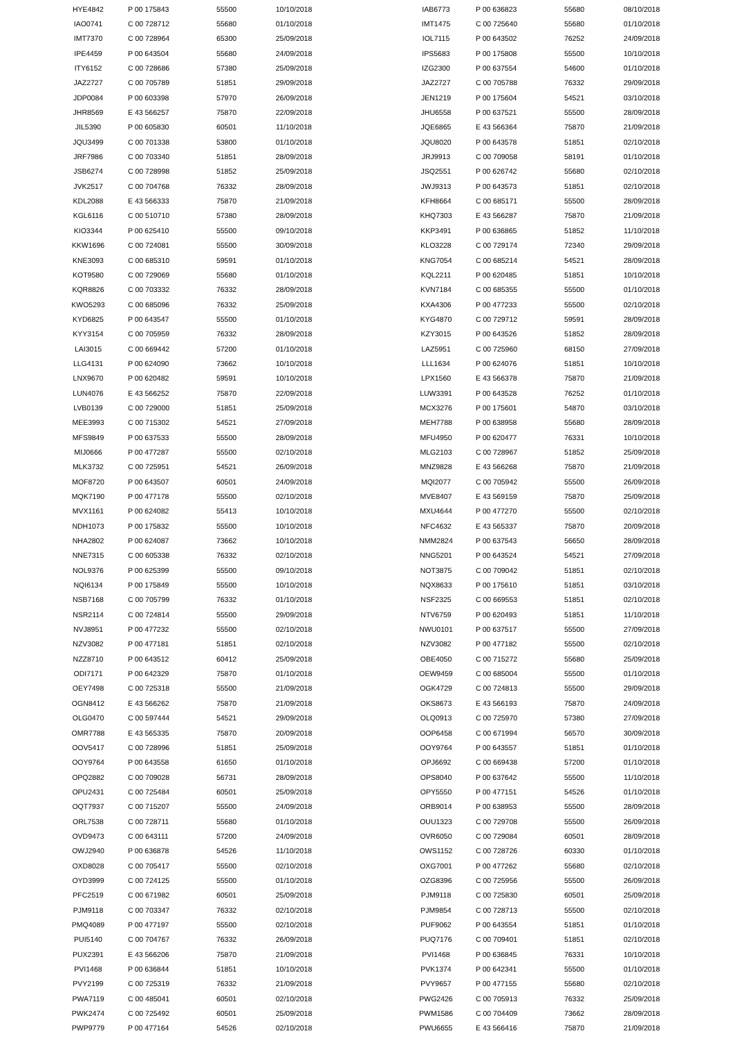| HYE4842 | P 00 175843 | 55500 | 10/10/2018 | | IAB6773 | P 00 636823 | 55680 | 08/10/2018 |
| IAO0741 | C 00 728712 | 55680 | 01/10/2018 | | IMT1475 | C 00 725640 | 55680 | 01/10/2018 |
| IMT7370 | C 00 728964 | 65300 | 25/09/2018 | | IOL7115 | P 00 643502 | 76252 | 24/09/2018 |
| IPE4459 | P 00 643504 | 55680 | 24/09/2018 | | IPS5683 | P 00 175808 | 55500 | 10/10/2018 |
| ITY6152 | C 00 728686 | 57380 | 25/09/2018 | | IZG2300 | P 00 637554 | 54600 | 01/10/2018 |
| JAZ2727 | C 00 705789 | 51851 | 29/09/2018 | | JAZ2727 | C 00 705788 | 76332 | 29/09/2018 |
| JDP0084 | P 00 603398 | 57970 | 26/09/2018 | | JEN1219 | P 00 175604 | 54521 | 03/10/2018 |
| JHR8569 | E 43 566257 | 75870 | 22/09/2018 | | JHU6558 | P 00 637521 | 55500 | 28/09/2018 |
| JIL5390 | P 00 605830 | 60501 | 11/10/2018 | | JQE6865 | E 43 566364 | 75870 | 21/09/2018 |
| JQU3499 | C 00 701338 | 53800 | 01/10/2018 | | JQU8020 | P 00 643578 | 51851 | 02/10/2018 |
| JRF7986 | C 00 703340 | 51851 | 28/09/2018 | | JRJ9913 | C 00 709058 | 58191 | 01/10/2018 |
| JSB6274 | C 00 728998 | 51852 | 25/09/2018 | | JSQ2551 | P 00 626742 | 55680 | 02/10/2018 |
| JVK2517 | C 00 704768 | 76332 | 28/09/2018 | | JWJ9313 | P 00 643573 | 51851 | 02/10/2018 |
| KDL2088 | E 43 566333 | 75870 | 21/09/2018 | | KFH8664 | C 00 685171 | 55500 | 28/09/2018 |
| KGL6116 | C 00 510710 | 57380 | 28/09/2018 | | KHQ7303 | E 43 566287 | 75870 | 21/09/2018 |
| KIO3344 | P 00 625410 | 55500 | 09/10/2018 | | KKP3491 | P 00 636865 | 51852 | 11/10/2018 |
| KKW1696 | C 00 724081 | 55500 | 30/09/2018 | | KLO3228 | C 00 729174 | 72340 | 29/09/2018 |
| KNE3093 | C 00 685310 | 59591 | 01/10/2018 | | KNG7054 | C 00 685214 | 54521 | 28/09/2018 |
| KOT9580 | C 00 729069 | 55680 | 01/10/2018 | | KQL2211 | P 00 620485 | 51851 | 10/10/2018 |
| KQR8826 | C 00 703332 | 76332 | 28/09/2018 | | KVN7184 | C 00 685355 | 55500 | 01/10/2018 |
| KWO5293 | C 00 685096 | 76332 | 25/09/2018 | | KXA4306 | P 00 477233 | 55500 | 02/10/2018 |
| KYD6825 | P 00 643547 | 55500 | 01/10/2018 | | KYG4870 | C 00 729712 | 59591 | 28/09/2018 |
| KYY3154 | C 00 705959 | 76332 | 28/09/2018 | | KZY3015 | P 00 643526 | 51852 | 28/09/2018 |
| LAI3015 | C 00 669442 | 57200 | 01/10/2018 | | LAZ5951 | C 00 725960 | 68150 | 27/09/2018 |
| LLG4131 | P 00 624090 | 73662 | 10/10/2018 | | LLL1634 | P 00 624076 | 51851 | 10/10/2018 |
| LNX9670 | P 00 620482 | 59591 | 10/10/2018 | | LPX1560 | E 43 566378 | 75870 | 21/09/2018 |
| LUN4076 | E 43 566252 | 75870 | 22/09/2018 | | LUW3391 | P 00 643528 | 76252 | 01/10/2018 |
| LVB0139 | C 00 729000 | 51851 | 25/09/2018 | | MCX3276 | P 00 175601 | 54870 | 03/10/2018 |
| MEE3993 | C 00 715302 | 54521 | 27/09/2018 | | MEH7788 | P 00 638958 | 55680 | 28/09/2018 |
| MFS9849 | P 00 637533 | 55500 | 28/09/2018 | | MFU4950 | P 00 620477 | 76331 | 10/10/2018 |
| MIJ0666 | P 00 477287 | 55500 | 02/10/2018 | | MLG2103 | C 00 728967 | 51852 | 25/09/2018 |
| MLK3732 | C 00 725951 | 54521 | 26/09/2018 | | MNZ9828 | E 43 566268 | 75870 | 21/09/2018 |
| MOF8720 | P 00 643507 | 60501 | 24/09/2018 | | MQI2077 | C 00 705942 | 55500 | 26/09/2018 |
| MQK7190 | P 00 477178 | 55500 | 02/10/2018 | | MVE8407 | E 43 569159 | 75870 | 25/09/2018 |
| MVX1161 | P 00 624082 | 55413 | 10/10/2018 | | MXU4644 | P 00 477270 | 55500 | 02/10/2018 |
| NDH1073 | P 00 175832 | 55500 | 10/10/2018 | | NFC4632 | E 43 565337 | 75870 | 20/09/2018 |
| NHA2802 | P 00 624087 | 73662 | 10/10/2018 | | NMM2824 | P 00 637543 | 56650 | 28/09/2018 |
| NNE7315 | C 00 605338 | 76332 | 02/10/2018 | | NNG5201 | P 00 643524 | 54521 | 27/09/2018 |
| NOL9376 | P 00 625399 | 55500 | 09/10/2018 | | NOT3875 | C 00 709042 | 51851 | 02/10/2018 |
| NQI6134 | P 00 175849 | 55500 | 10/10/2018 | | NQX8633 | P 00 175610 | 51851 | 03/10/2018 |
| NSB7168 | C 00 705799 | 76332 | 01/10/2018 | | NSF2325 | C 00 669553 | 51851 | 02/10/2018 |
| NSR2114 | C 00 724814 | 55500 | 29/09/2018 | | NTV6759 | P 00 620493 | 51851 | 11/10/2018 |
| NVJ8951 | P 00 477232 | 55500 | 02/10/2018 | | NWU0101 | P 00 637517 | 55500 | 27/09/2018 |
| NZV3082 | P 00 477181 | 51851 | 02/10/2018 | | NZV3082 | P 00 477182 | 55500 | 02/10/2018 |
| NZZ8710 | P 00 643512 | 60412 | 25/09/2018 | | OBE4050 | C 00 715272 | 55680 | 25/09/2018 |
| ODI7171 | P 00 642329 | 75870 | 01/10/2018 | | OEW9459 | C 00 685004 | 55500 | 01/10/2018 |
| OEY7498 | C 00 725318 | 55500 | 21/09/2018 | | OGK4729 | C 00 724813 | 55500 | 29/09/2018 |
| OGN8412 | E 43 566262 | 75870 | 21/09/2018 | | OKS8673 | E 43 566193 | 75870 | 24/09/2018 |
| OLG0470 | C 00 597444 | 54521 | 29/09/2018 | | OLQ0913 | C 00 725970 | 57380 | 27/09/2018 |
| OMR7788 | E 43 565335 | 75870 | 20/09/2018 | | OOP6458 | C 00 671994 | 56570 | 30/09/2018 |
| OOV5417 | C 00 728996 | 51851 | 25/09/2018 | | OOY9764 | P 00 643557 | 51851 | 01/10/2018 |
| OOY9764 | P 00 643558 | 61650 | 01/10/2018 | | OPJ6692 | C 00 669438 | 57200 | 01/10/2018 |
| OPQ2882 | C 00 709028 | 56731 | 28/09/2018 | | OPS8040 | P 00 637642 | 55500 | 11/10/2018 |
| OPU2431 | C 00 725484 | 60501 | 25/09/2018 | | OPY5550 | P 00 477151 | 54526 | 01/10/2018 |
| OQT7937 | C 00 715207 | 55500 | 24/09/2018 | | ORB9014 | P 00 638953 | 55500 | 28/09/2018 |
| ORL7538 | C 00 728711 | 55680 | 01/10/2018 | | OUU1323 | C 00 729708 | 55500 | 26/09/2018 |
| OVD9473 | C 00 643111 | 57200 | 24/09/2018 | | OVR6050 | C 00 729084 | 60501 | 28/09/2018 |
| OWJ2940 | P 00 636878 | 54526 | 11/10/2018 | | OWS1152 | C 00 728726 | 60330 | 01/10/2018 |
| OXD8028 | C 00 705417 | 55500 | 02/10/2018 | | OXG7001 | P 00 477262 | 55680 | 02/10/2018 |
| OYD3999 | C 00 724125 | 55500 | 01/10/2018 | | OZG8396 | C 00 725956 | 55500 | 26/09/2018 |
| PFC2519 | C 00 671982 | 60501 | 25/09/2018 | | PJM9118 | C 00 725830 | 60501 | 25/09/2018 |
| PJM9118 | C 00 703347 | 76332 | 02/10/2018 | | PJM9854 | C 00 728713 | 55500 | 02/10/2018 |
| PMQ4089 | P 00 477197 | 55500 | 02/10/2018 | | PUF9062 | P 00 643554 | 51851 | 01/10/2018 |
| PUI5140 | C 00 704767 | 76332 | 26/09/2018 | | PUQ7176 | C 00 709401 | 51851 | 02/10/2018 |
| PUX2391 | E 43 566206 | 75870 | 21/09/2018 | | PVI1468 | P 00 636845 | 76331 | 10/10/2018 |
| PVI1468 | P 00 636844 | 51851 | 10/10/2018 | | PVK1374 | P 00 642341 | 55500 | 01/10/2018 |
| PVY2199 | C 00 725319 | 76332 | 21/09/2018 | | PVY9657 | P 00 477155 | 55680 | 02/10/2018 |
| PWA7119 | C 00 485041 | 60501 | 02/10/2018 | | PWG2426 | C 00 705913 | 76332 | 25/09/2018 |
| PWK2474 | C 00 725492 | 60501 | 25/09/2018 | | PWM1586 | C 00 704409 | 73662 | 28/09/2018 |
| PWP9779 | P 00 477164 | 54526 | 02/10/2018 | | PWU6655 | E 43 566416 | 75870 | 21/09/2018 |